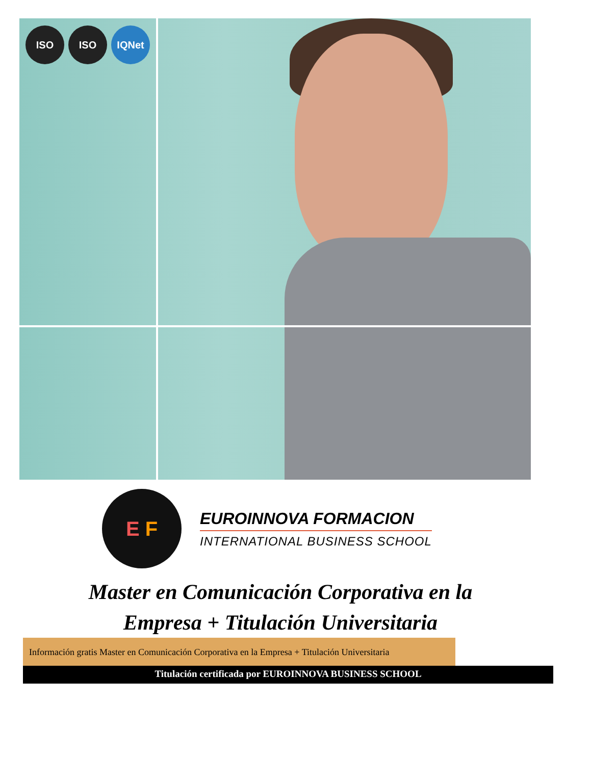ISO ISO IQNet
E F
EUROINNOVA FORMACION
INTERNATIONAL BUSINESS SCHOOL
Master en Comunicación Corporativa en la
Empresa + Titulación Universitaria
Información gratis Master en Comunicación Corporativa en la Empresa + Titulación Universitaria
Titulación certificada por EUROINNOVA BUSINESS SCHOOL